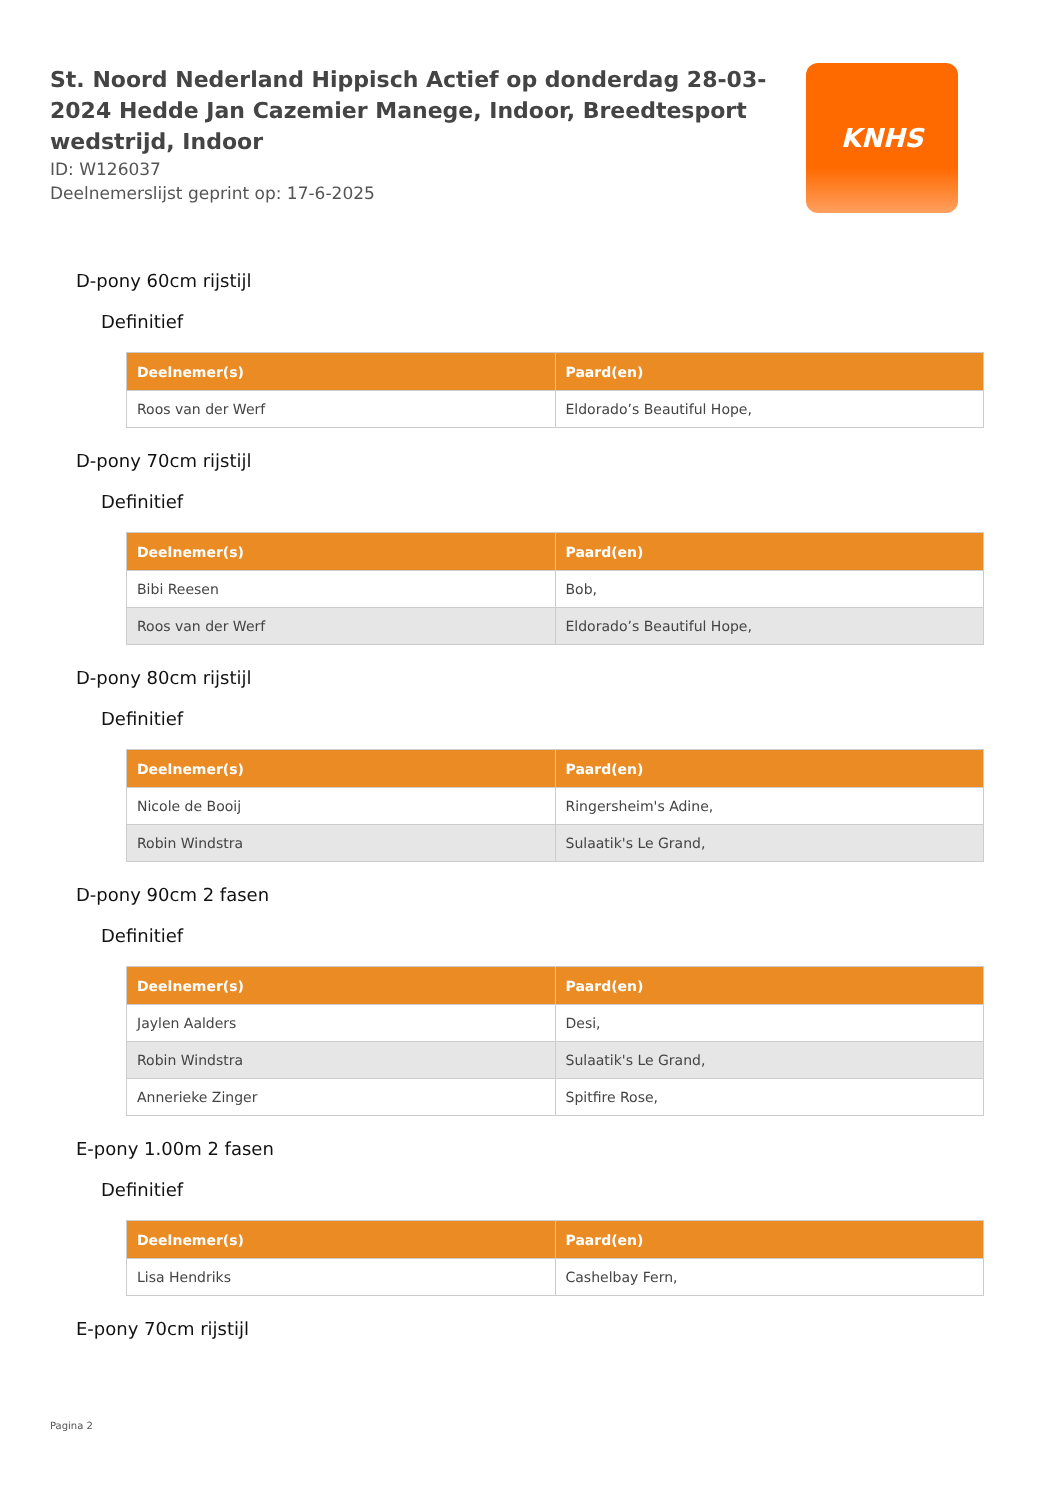St. Noord Nederland Hippisch Actief op donderdag 28-03-2024 Hedde Jan Cazemier Manege, Indoor, Breedtesport wedstrijd, Indoor
ID: W126037
Deelnemerslijst geprint op: 17-6-2025
KNHS
D-pony 60cm rijstijl
Definitief
| Deelnemer(s) | Paard(en) |
| --- | --- |
| Roos van der Werf | Eldorado’s Beautiful Hope, |
D-pony 70cm rijstijl
Definitief
| Deelnemer(s) | Paard(en) |
| --- | --- |
| Bibi Reesen | Bob, |
| Roos van der Werf | Eldorado’s Beautiful Hope, |
D-pony 80cm rijstijl
Definitief
| Deelnemer(s) | Paard(en) |
| --- | --- |
| Nicole de Booij | Ringersheim's Adine, |
| Robin Windstra | Sulaatik's Le Grand, |
D-pony 90cm 2 fasen
Definitief
| Deelnemer(s) | Paard(en) |
| --- | --- |
| Jaylen Aalders | Desi, |
| Robin Windstra | Sulaatik's Le Grand, |
| Annerieke Zinger | Spitfire Rose, |
E-pony 1.00m 2 fasen
Definitief
| Deelnemer(s) | Paard(en) |
| --- | --- |
| Lisa Hendriks | Cashelbay Fern, |
E-pony 70cm rijstijl
Pagina 2